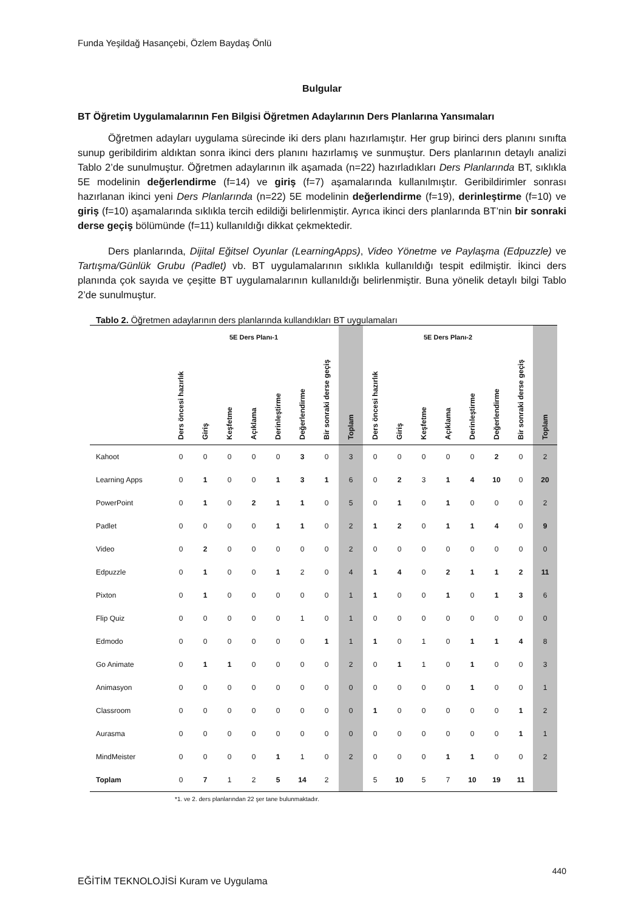Funda Yeşildağ Hasançebi, Özlem Baydaş Önlü
Bulgular
BT Öğretim Uygulamalarının Fen Bilgisi Öğretmen Adaylarının Ders Planlarına Yansımaları
Öğretmen adayları uygulama sürecinde iki ders planı hazırlamıştır. Her grup birinci ders planını sınıfta sunup geribildirim aldıktan sonra ikinci ders planını hazırlamış ve sunmuştur. Ders planlarının detaylı analizi Tablo 2’de sunulmuştur. Öğretmen adaylarının ilk aşamada (n=22) hazırladıkları Ders Planlarında BT, sıklıkla 5E modelinin değerlendirme (f=14) ve giriş (f=7) aşamalarında kullanılmıştır. Geribildirimler sonrası hazırlanan ikinci yeni Ders Planlarında (n=22) 5E modelinin değerlendirme (f=19), derinleştirme (f=10) ve giriş (f=10) aşamalarında sıklıkla tercih edildiği belirlenmiştir. Ayrıca ikinci ders planlarında BT’nin bir sonraki derse geçiş bölümünde (f=11) kullanıldığı dikkat çekmektedir.
Ders planlarında, Dijital Eğitsel Oyunlar (LearningApps), Video Yönetme ve Paylaşma (Edpuzzle) ve Tartışma/Günlük Grubu (Padlet) vb. BT uygulamalarının sıklıkla kullanıldığı tespit edilmiştir. İkinci ders planında çok sayıda ve çeşitte BT uygulamalarının kullanıldığı belirlenmiştir. Buna yönelik detaylı bilgi Tablo 2’de sunulmuştur.
Tablo 2. Öğretmen adaylarının ders planlarında kullandıkları BT uygulamaları
| | 5E Ders Planı-1 | | | | | | | | 5E Ders Planı-2 | | | | | | | |
| --- | --- | --- | --- | --- | --- | --- | --- | --- | --- | --- | --- | --- | --- | --- | --- | --- |
| | Ders öncesi hazırlık | Giriş | Keşfetme | Açıklama | Derinleştirme | Değerlendirme | Bir sonraki derse geçiş | Toplam | Ders öncesi hazırlık | Giriş | Keşfetme | Açıklama | Derinleştirme | Değerlendirme | Bir sonraki derse geçiş | Toplam |
| Kahoot | 0 | 0 | 0 | 0 | 0 | 3 | 0 | 3 | 0 | 0 | 0 | 0 | 0 | 2 | 0 | 2 |
| Learning Apps | 0 | 1 | 0 | 0 | 1 | 3 | 1 | 6 | 0 | 2 | 3 | 1 | 4 | 10 | 0 | 20 |
| PowerPoint | 0 | 1 | 0 | 2 | 1 | 1 | 0 | 5 | 0 | 1 | 0 | 1 | 0 | 0 | 0 | 2 |
| Padlet | 0 | 0 | 0 | 0 | 1 | 1 | 0 | 2 | 1 | 2 | 0 | 1 | 1 | 4 | 0 | 9 |
| Video | 0 | 2 | 0 | 0 | 0 | 0 | 0 | 2 | 0 | 0 | 0 | 0 | 0 | 0 | 0 | 0 |
| Edpuzzle | 0 | 1 | 0 | 0 | 1 | 2 | 0 | 4 | 1 | 4 | 0 | 2 | 1 | 1 | 2 | 11 |
| Pixton | 0 | 1 | 0 | 0 | 0 | 0 | 0 | 1 | 1 | 0 | 0 | 1 | 0 | 1 | 3 | 6 |
| Flip Quiz | 0 | 0 | 0 | 0 | 0 | 1 | 0 | 1 | 0 | 0 | 0 | 0 | 0 | 0 | 0 | 0 |
| Edmodo | 0 | 0 | 0 | 0 | 0 | 0 | 1 | 1 | 1 | 0 | 1 | 0 | 1 | 1 | 4 | 8 |
| Go Animate | 0 | 1 | 1 | 0 | 0 | 0 | 0 | 2 | 0 | 1 | 1 | 0 | 1 | 0 | 0 | 3 |
| Animasyon | 0 | 0 | 0 | 0 | 0 | 0 | 0 | 0 | 0 | 0 | 0 | 0 | 1 | 0 | 0 | 1 |
| Classroom | 0 | 0 | 0 | 0 | 0 | 0 | 0 | 0 | 1 | 0 | 0 | 0 | 0 | 0 | 1 | 2 |
| Aurasma | 0 | 0 | 0 | 0 | 0 | 0 | 0 | 0 | 0 | 0 | 0 | 0 | 0 | 0 | 1 | 1 |
| MindMeister | 0 | 0 | 0 | 0 | 1 | 1 | 0 | 2 | 0 | 0 | 0 | 1 | 1 | 0 | 0 | 2 |
| Toplam | 0 | 7 | 1 | 2 | 5 | 14 | 2 | | 5 | 10 | 5 | 7 | 10 | 19 | 11 | |
*1. ve 2. ders planlarından 22 şer tane bulunmaktadır.
440
EĞİTİM TEKNOLOJİSİ Kuram ve Uygulama